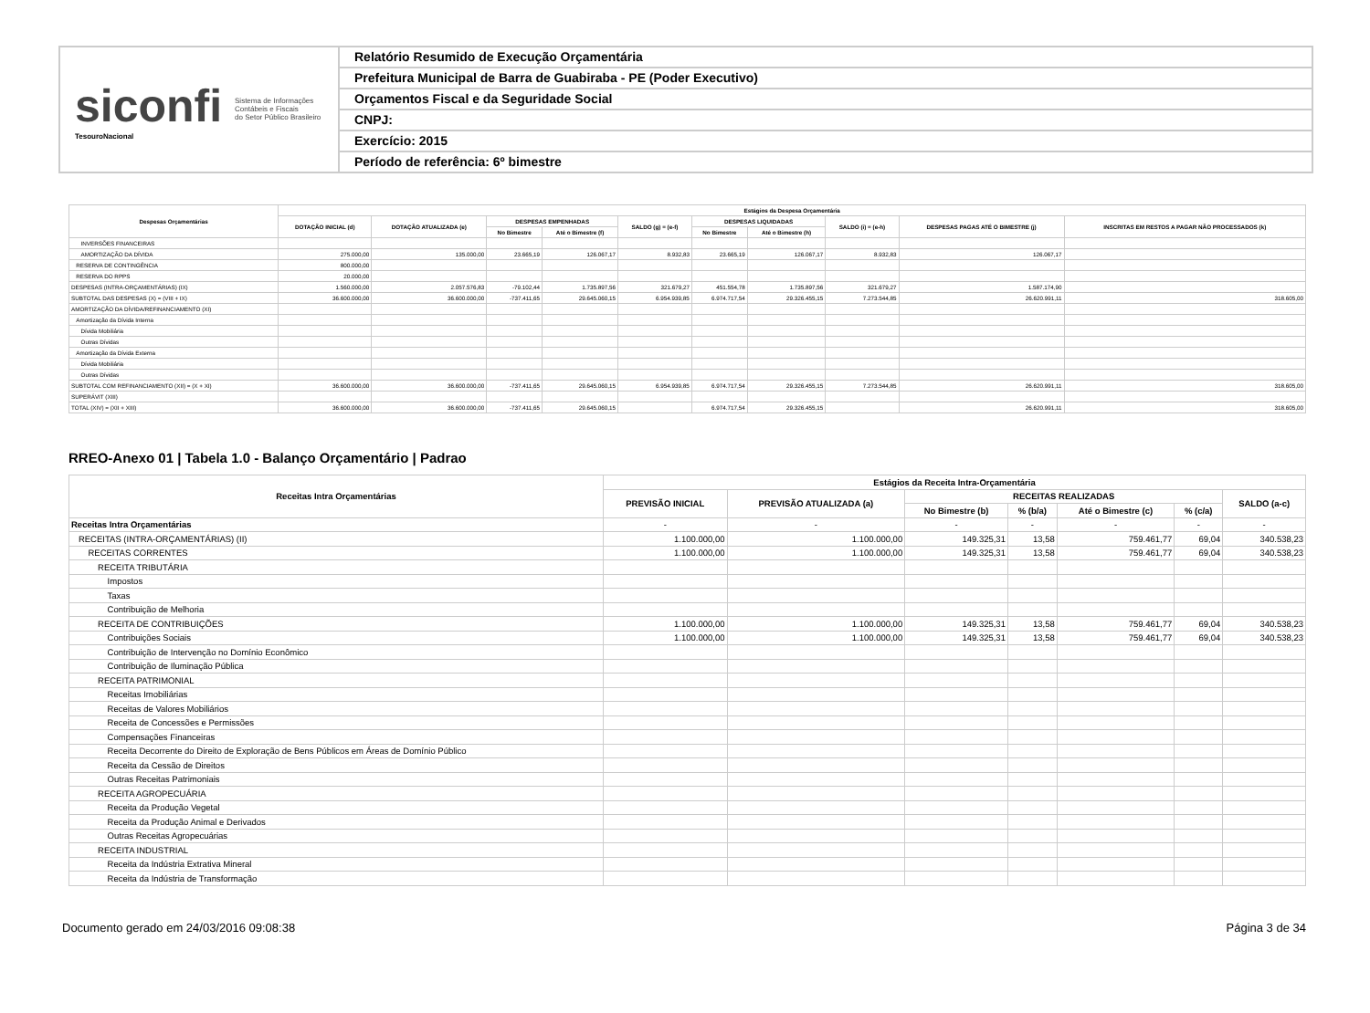siconfi Sistema de Informações
Contábeis e Fiscais
do Setor Público Brasileiro
TesouroNacional
Relatório Resumido de Execução Orçamentária
Prefeitura Municipal de Barra de Guabiraba - PE (Poder Executivo)
Orçamentos Fiscal e da Seguridade Social
CNPJ:
Exercício: 2015
Período de referência: 6º bimestre
| Despesas Orçamentárias | Estágios da Despesa Orçamentária | | | | | | | | | |
| --- | --- | --- | --- | --- | --- | --- | --- | --- | --- | --- |
| | DOTAÇÃO INICIAL (d) | DOTAÇÃO ATUALIZADA (e) | DESPESAS EMPENHADAS | | SALDO (g) = (e-f) | DESPESAS LIQUIDADAS | | SALDO (i) = (e-h) | DESPESAS PAGAS ATÉ O BIMESTRE (j) | INSCRITAS EM RESTOS A PAGAR NÃO PROCESSADOS (k) |
| | | | No Bimestre | Até o Bimestre (f) | | No Bimestre | Até o Bimestre (h) | | | |
| INVERSÕES FINANCEIRAS | | | | | | | | | | |
| AMORTIZAÇÃO DA DÍVIDA | 275.000,00 | 135.000,00 | 23.665,19 | 126.067,17 | 8.932,83 | 23.665,19 | 126.067,17 | 8.932,83 | 126.067,17 | |
| RESERVA DE CONTINGÊNCIA | 800.000,00 | | | | | | | | | |
| RESERVA DO RPPS | 20.000,00 | | | | | | | | | |
| DESPESAS (INTRA-ORÇAMENTÁRIAS) (IX) | 1.560.000,00 | 2.057.576,83 | -79.102,44 | 1.735.897,56 | 321.679,27 | 451.554,78 | 1.735.897,56 | 321.679,27 | 1.587.174,90 | |
| SUBTOTAL DAS DESPESAS (X) = (VIII + IX) | 36.600.000,00 | 36.600.000,00 | -737.411,65 | 29.645.060,15 | 6.954.939,85 | 6.974.717,54 | 29.326.455,15 | 7.273.544,85 | 26.620.991,11 | 318.605,00 |
| AMORTIZAÇÃO DA DÍVIDA/REFINANCIAMENTO (XI) | | | | | | | | | | |
| Amortização da Dívida Interna | | | | | | | | | | |
| Dívida Mobiliária | | | | | | | | | | |
| Outras Dívidas | | | | | | | | | | |
| Amortização da Dívida Externa | | | | | | | | | | |
| Dívida Mobiliária | | | | | | | | | | |
| Outras Dívidas | | | | | | | | | | |
| SUBTOTAL COM REFINANCIAMENTO (XII) = (X + XI) | 36.600.000,00 | 36.600.000,00 | -737.411,65 | 29.645.060,15 | 6.954.939,85 | 6.974.717,54 | 29.326.455,15 | 7.273.544,85 | 26.620.991,11 | 318.605,00 |
| SUPERÁVIT (XIII) | | | | | | | | | | |
| TOTAL (XIV) = (XII + XIII) | 36.600.000,00 | 36.600.000,00 | -737.411,65 | 29.645.060,15 | | 6.974.717,54 | 29.326.455,15 | | 26.620.991,11 | 318.605,00 |
RREO-Anexo 01 | Tabela 1.0 - Balanço Orçamentário | Padrao
| Receitas Intra Orçamentárias | Estágios da Receita Intra-Orçamentária | | | | | | |
| --- | --- | --- | --- | --- | --- | --- | --- |
| | PREVISÃO INICIAL | PREVISÃO ATUALIZADA (a) | RECEITAS REALIZADAS | | | | SALDO (a-c) |
| | | | No Bimestre (b) | % (b/a) | Até o Bimestre (c) | % (c/a) | |
| Receitas Intra Orçamentárias | - | - | - | - | - | - | - |
| RECEITAS (INTRA-ORÇAMENTÁRIAS) (II) | 1.100.000,00 | 1.100.000,00 | 149.325,31 | 13,58 | 759.461,77 | 69,04 | 340.538,23 |
| RECEITAS CORRENTES | 1.100.000,00 | 1.100.000,00 | 149.325,31 | 13,58 | 759.461,77 | 69,04 | 340.538,23 |
| RECEITA TRIBUTÁRIA | | | | | | | |
| Impostos | | | | | | | |
| Taxas | | | | | | | |
| Contribuição de Melhoria | | | | | | | |
| RECEITA DE CONTRIBUIÇÕES | 1.100.000,00 | 1.100.000,00 | 149.325,31 | 13,58 | 759.461,77 | 69,04 | 340.538,23 |
| Contribuições Sociais | 1.100.000,00 | 1.100.000,00 | 149.325,31 | 13,58 | 759.461,77 | 69,04 | 340.538,23 |
| Contribuição de Intervenção no Domínio Econômico | | | | | | | |
| Contribuição de Iluminação Pública | | | | | | | |
| RECEITA PATRIMONIAL | | | | | | | |
| Receitas Imobiliárias | | | | | | | |
| Receitas de Valores Mobiliários | | | | | | | |
| Receita de Concessões e Permissões | | | | | | | |
| Compensações Financeiras | | | | | | | |
| Receita Decorrente do Direito de Exploração de Bens Públicos em Áreas de Domínio Público | | | | | | | |
| Receita da Cessão de Direitos | | | | | | | |
| Outras Receitas Patrimoniais | | | | | | | |
| RECEITA AGROPECUÁRIA | | | | | | | |
| Receita da Produção Vegetal | | | | | | | |
| Receita da Produção Animal e Derivados | | | | | | | |
| Outras Receitas Agropecuárias | | | | | | | |
| RECEITA INDUSTRIAL | | | | | | | |
| Receita da Indústria Extrativa Mineral | | | | | | | |
| Receita da Indústria de Transformação | | | | | | | |
Documento gerado em 24/03/2016 09:08:38 Página 3 de 34